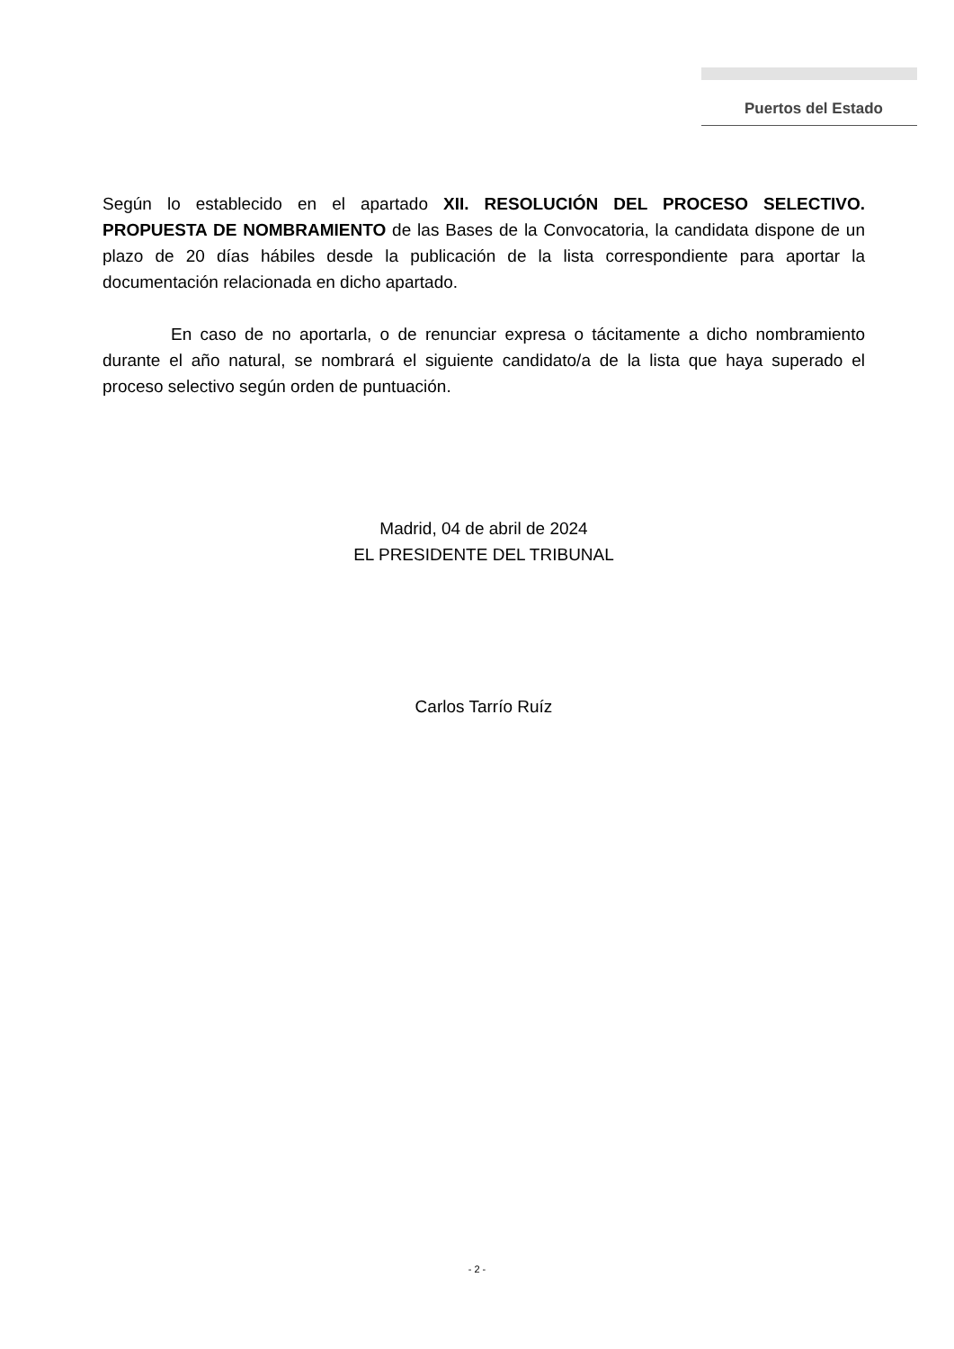Puertos del Estado
Según lo establecido en el apartado XII. RESOLUCIÓN DEL PROCESO SELECTIVO. PROPUESTA DE NOMBRAMIENTO de las Bases de la Convocatoria, la candidata dispone de un plazo de 20 días hábiles desde la publicación de la lista correspondiente para aportar la documentación relacionada en dicho apartado.
En caso de no aportarla, o de renunciar expresa o tácitamente a dicho nombramiento durante el año natural, se nombrará el siguiente candidato/a de la lista que haya superado el proceso selectivo según orden de puntuación.
Madrid, 04 de abril de 2024
EL PRESIDENTE DEL TRIBUNAL
Carlos Tarrío Ruíz
- 2 -